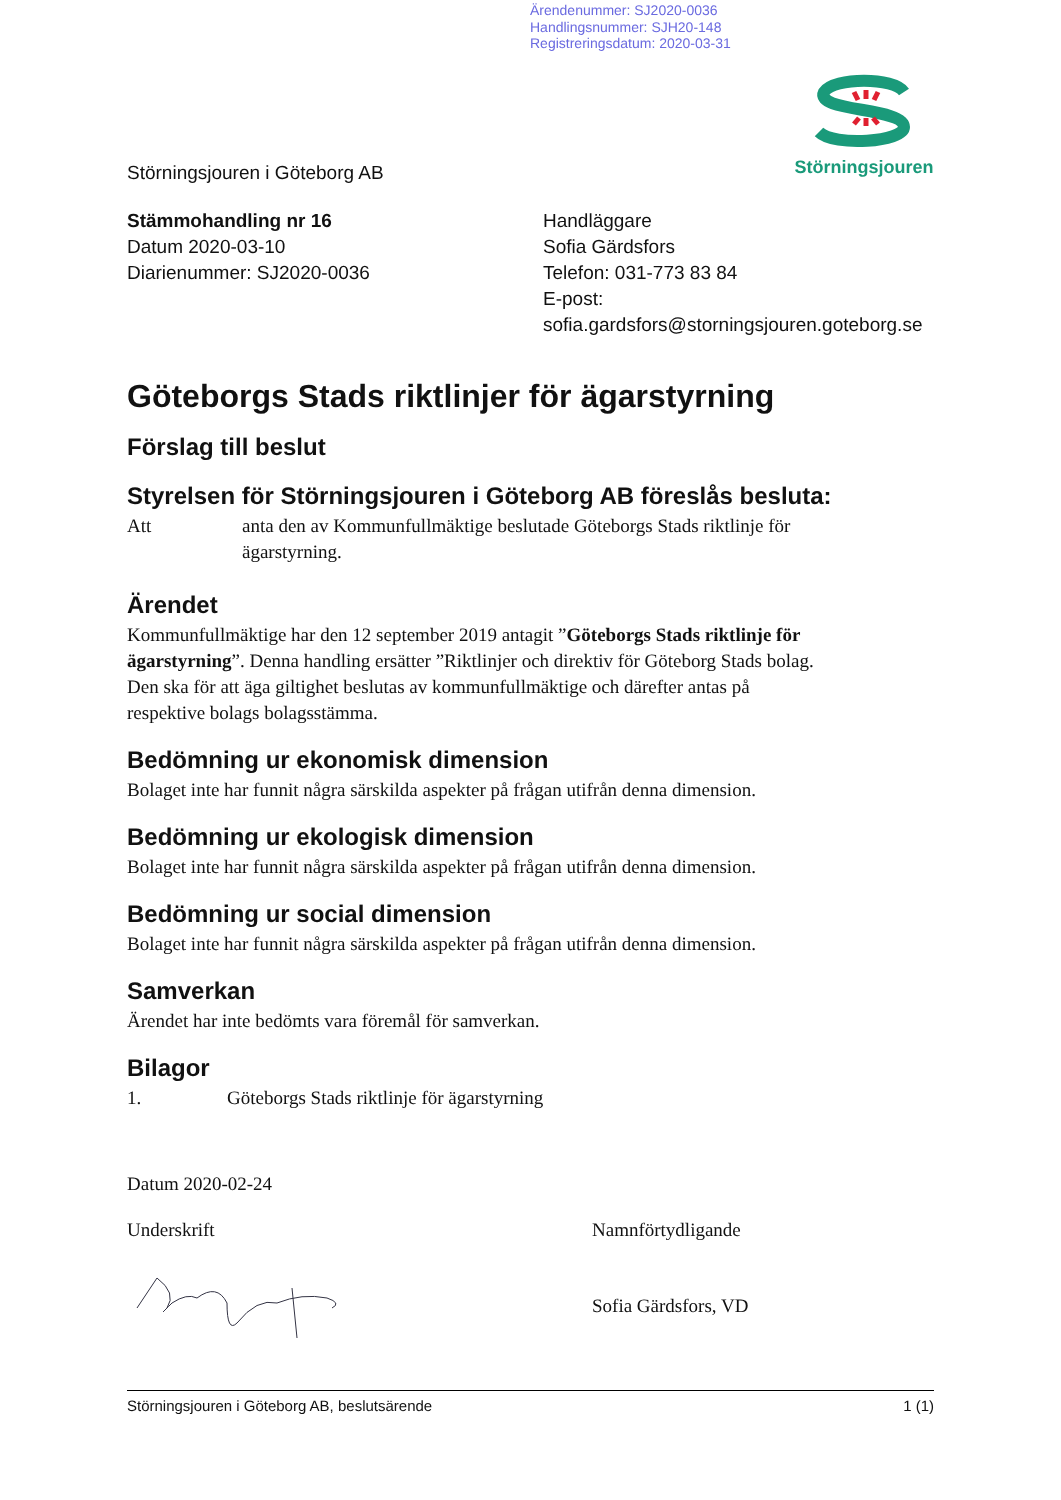Ärendenummer: SJ2020-0036
Handlingsnummer: SJH20-148
Registreringsdatum: 2020-03-31
Störningsjouren i Göteborg AB
Störningsjouren
Stämmohandling nr 16
Datum 2020-03-10
Diarienummer: SJ2020-0036
Handläggare
Sofia Gärdsfors
Telefon: 031-773 83 84
E-post:
sofia.gardsfors@storningsjouren.goteborg.se
Göteborgs Stads riktlinjer för ägarstyrning
Förslag till beslut
Styrelsen för Störningsjouren i Göteborg AB föreslås besluta:
Att anta den av Kommunfullmäktige beslutade Göteborgs Stads riktlinje för ägarstyrning.
Ärendet
Kommunfullmäktige har den 12 september 2019 antagit ”Göteborgs Stads riktlinje för ägarstyrning”. Denna handling ersätter ”Riktlinjer och direktiv för Göteborg Stads bolag. Den ska för att äga giltighet beslutas av kommunfullmäktige och därefter antas på respektive bolags bolagsstämma.
Bedömning ur ekonomisk dimension
Bolaget inte har funnit några särskilda aspekter på frågan utifrån denna dimension.
Bedömning ur ekologisk dimension
Bolaget inte har funnit några särskilda aspekter på frågan utifrån denna dimension.
Bedömning ur social dimension
Bolaget inte har funnit några särskilda aspekter på frågan utifrån denna dimension.
Samverkan
Ärendet har inte bedömts vara föremål för samverkan.
Bilagor
1. Göteborgs Stads riktlinje för ägarstyrning
Datum 2020-02-24
Underskrift Namnförtydligande
Sofia Gärdsfors, VD
Störningsjouren i Göteborg AB, beslutsärende 1 (1)